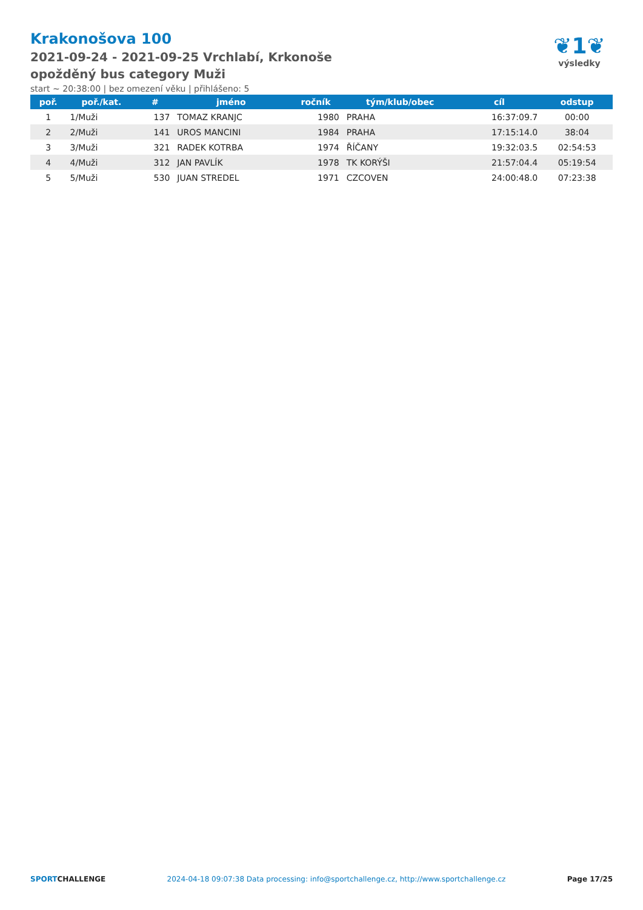Krakonošova 100
2021-09-24 - 2021-09-25 Vrchlabí, Krkonoše
opožděný bus category Muži
start ~ 20:38:00 | bez omezení věku | přihlášeno: 5
❦1❦
výsledky
| poř. | poř./kat. | # | jméno | ročník | tým/klub/obec | cíl | odstup |
| --- | --- | --- | --- | --- | --- | --- | --- |
| 1 | 1/Muži | 137 | TOMAZ KRANJC | 1980 | PRAHA | 16:37:09.7 | 00:00 |
| 2 | 2/Muži | 141 | UROS MANCINI | 1984 | PRAHA | 17:15:14.0 | 38:04 |
| 3 | 3/Muži | 321 | RADEK KOTRBA | 1974 | ŘÍČANY | 19:32:03.5 | 02:54:53 |
| 4 | 4/Muži | 312 | JAN PAVLÍK | 1978 | TK KORÝŠI | 21:57:04.4 | 05:19:54 |
| 5 | 5/Muži | 530 | JUAN STREDEL | 1971 | CZCOVEN | 24:00:48.0 | 07:23:38 |
SPORTCHALLENGE 2024-04-18 09:07:38 Data processing: info@sportchallenge.cz, http://www.sportchallenge.cz Page 17/25